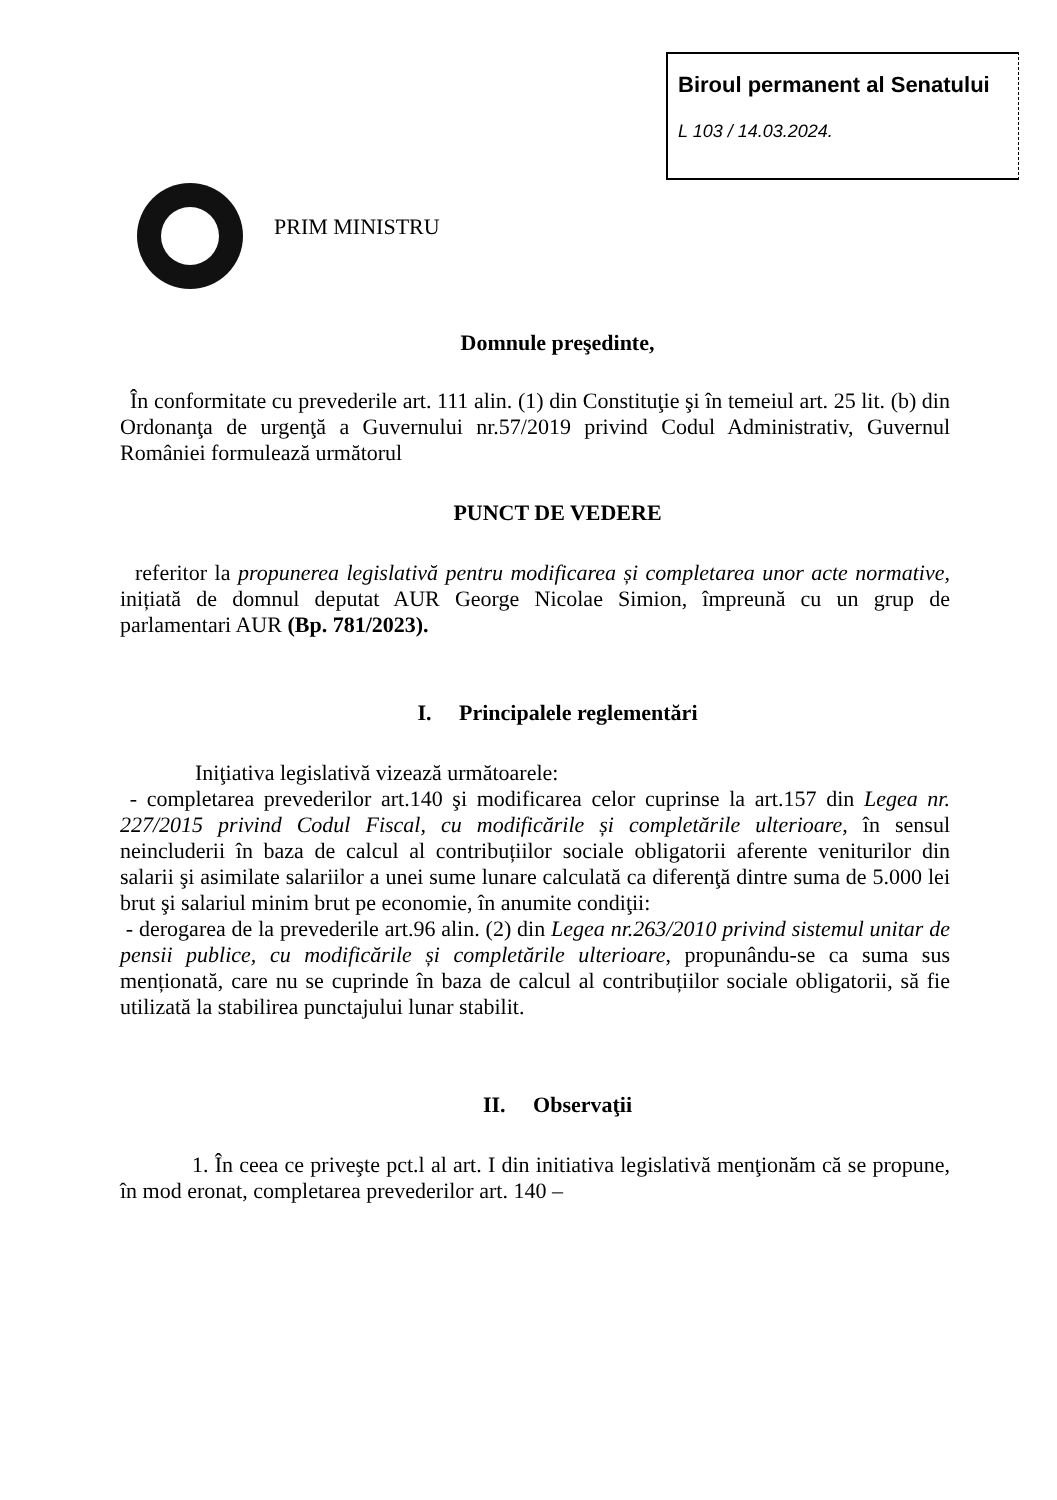Biroul permanent al Senatului
L 103 / 14.03.2024.
PRIM MINISTRU
Domnule preşedinte,
În conformitate cu prevederile art. 111 alin. (1) din Constituţie şi în temeiul art. 25 lit. (b) din Ordonanţa de urgenţă a Guvernului nr.57/2019 privind Codul Administrativ, Guvernul României formulează următorul
PUNCT DE VEDERE
referitor la propunerea legislativă pentru modificarea și completarea unor acte normative, inițiată de domnul deputat AUR George Nicolae Simion, împreună cu un grup de parlamentari AUR (Bp. 781/2023).
I. Principalele reglementări
Iniţiativa legislativă vizează următoarele:
- completarea prevederilor art.140 şi modificarea celor cuprinse la art.157 din Legea nr. 227/2015 privind Codul Fiscal, cu modificările și completările ulterioare, în sensul neincluderii în baza de calcul al contribuțiilor sociale obligatorii aferente veniturilor din salarii şi asimilate salariilor a unei sume lunare calculată ca diferenţă dintre suma de 5.000 lei brut şi salariul minim brut pe economie, în anumite condiţii:
- derogarea de la prevederile art.96 alin. (2) din Legea nr.263/2010 privind sistemul unitar de pensii publice, cu modificările și completările ulterioare, propunându-se ca suma sus menționată, care nu se cuprinde în baza de calcul al contribuțiilor sociale obligatorii, să fie utilizată la stabilirea punctajului lunar stabilit.
II. Observaţii
1. În ceea ce priveşte pct.l al art. I din initiativa legislativă menţionăm că se propune, în mod eronat, completarea prevederilor art. 140 –